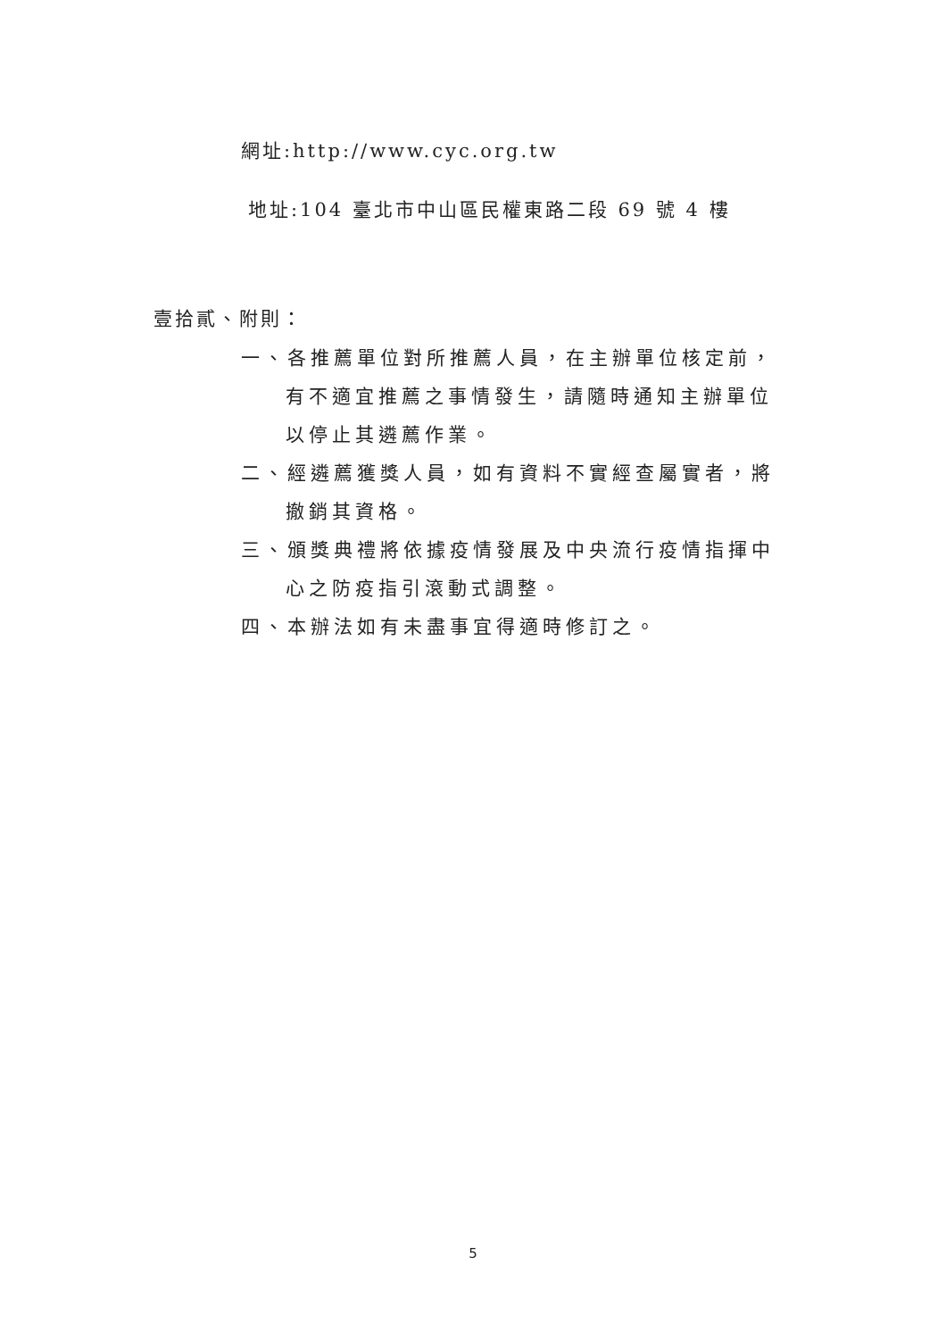網址:http://www.cyc.org.tw
地址:104 臺北市中山區民權東路二段 69 號 4 樓
壹拾貳、附則：
一、各推薦單位對所推薦人員，在主辦單位核定前，有不適宜推薦之事情發生，請隨時通知主辦單位以停止其遴薦作業。
二、經遴薦獲獎人員，如有資料不實經查屬實者，將撤銷其資格。
三、頒獎典禮將依據疫情發展及中央流行疫情指揮中心之防疫指引滾動式調整。
四、本辦法如有未盡事宜得適時修訂之。
5